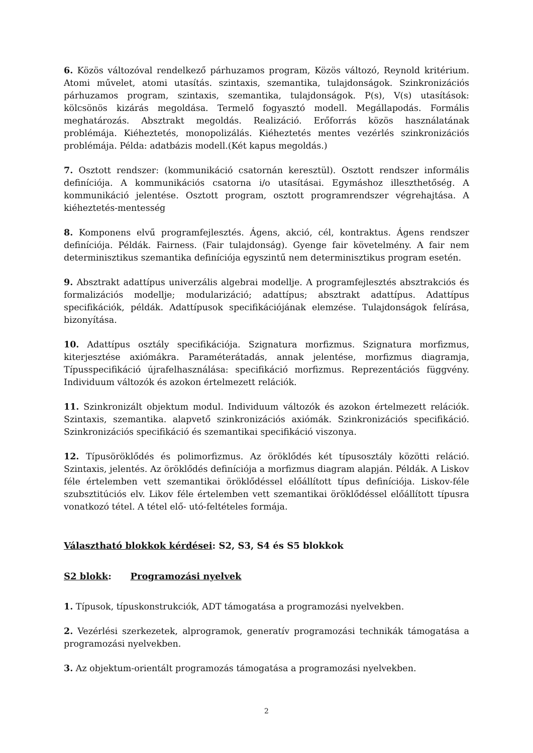6. Közös változóval rendelkező párhuzamos program, Közös változó, Reynold kritérium. Atomi művelet, atomi utasítás. szintaxis, szemantika, tulajdonságok. Szinkronizációs párhuzamos program, szintaxis, szemantika, tulajdonságok. P(s), V(s) utasítások: kölcsönös kizárás megoldása. Termelő fogyasztó modell. Megállapodás. Formális meghatározás. Absztrakt megoldás. Realizáció. Erőforrás közös használatának problémája. Kiéheztetés, monopolizálás. Kiéheztetés mentes vezérlés szinkronizációs problémája. Példa: adatbázis modell.(Két kapus megoldás.)
7. Osztott rendszer: (kommunikáció csatornán keresztül). Osztott rendszer informális definíciója. A kommunikációs csatorna i/o utasításai. Egymáshoz illeszthetőség. A kommunikáció jelentése. Osztott program, osztott programrendszer végrehajtása. A kiéheztetés-mentesség
8. Komponens elvű programfejlesztés. Ágens, akció, cél, kontraktus. Ágens rendszer definíciója. Példák. Fairness. (Fair tulajdonság). Gyenge fair követelmény. A fair nem determinisztikus szemantika definíciója egyszintű nem determinisztikus program esetén.
9. Absztrakt adattípus univerzális algebrai modellje. A programfejlesztés absztrakciós és formalizációs modellje; modularizáció; adattípus; absztrakt adattípus. Adattípus specifikációk, példák. Adattípusok specifikációjának elemzése. Tulajdonságok felírása, bizonyítása.
10. Adattípus osztály specifikációja. Szignatura morfizmus. Szignatura morfizmus, kiterjesztése axiómákra. Paraméterátadás, annak jelentése, morfizmus diagramja, Típusspecifikáció újrafelhasználása: specifikáció morfizmus. Reprezentációs függvény. Individuum változók és azokon értelmezett relációk.
11. Szinkronizált objektum modul. Individuum változók és azokon értelmezett relációk. Szintaxis, szemantika. alapvető szinkronizációs axiómák. Szinkronizációs specifikáció. Szinkronizációs specifikáció és szemantikai specifikáció viszonya.
12. Típusöröklődés és polimorfizmus. Az öröklődés két típusosztály közötti reláció. Szintaxis, jelentés. Az öröklődés definíciója a morfizmus diagram alapján. Példák. A Liskov féle értelemben vett szemantikai öröklődéssel előállított típus definíciója. Liskov-féle szubsztitúciós elv. Likov féle értelemben vett szemantikai öröklődéssel előállított típusra vonatkozó tétel. A tétel elő- utó-feltételes formája.
Választható blokkok kérdései: S2, S3, S4 és S5 blokkok
S2 blokk: Programozási nyelvek
1. Típusok, típuskonstrukciók, ADT támogatása a programozási nyelvekben.
2. Vezérlési szerkezetek, alprogramok, generatív programozási technikák támogatása a programozási nyelvekben.
3. Az objektum-orientált programozás támogatása a programozási nyelvekben.
2